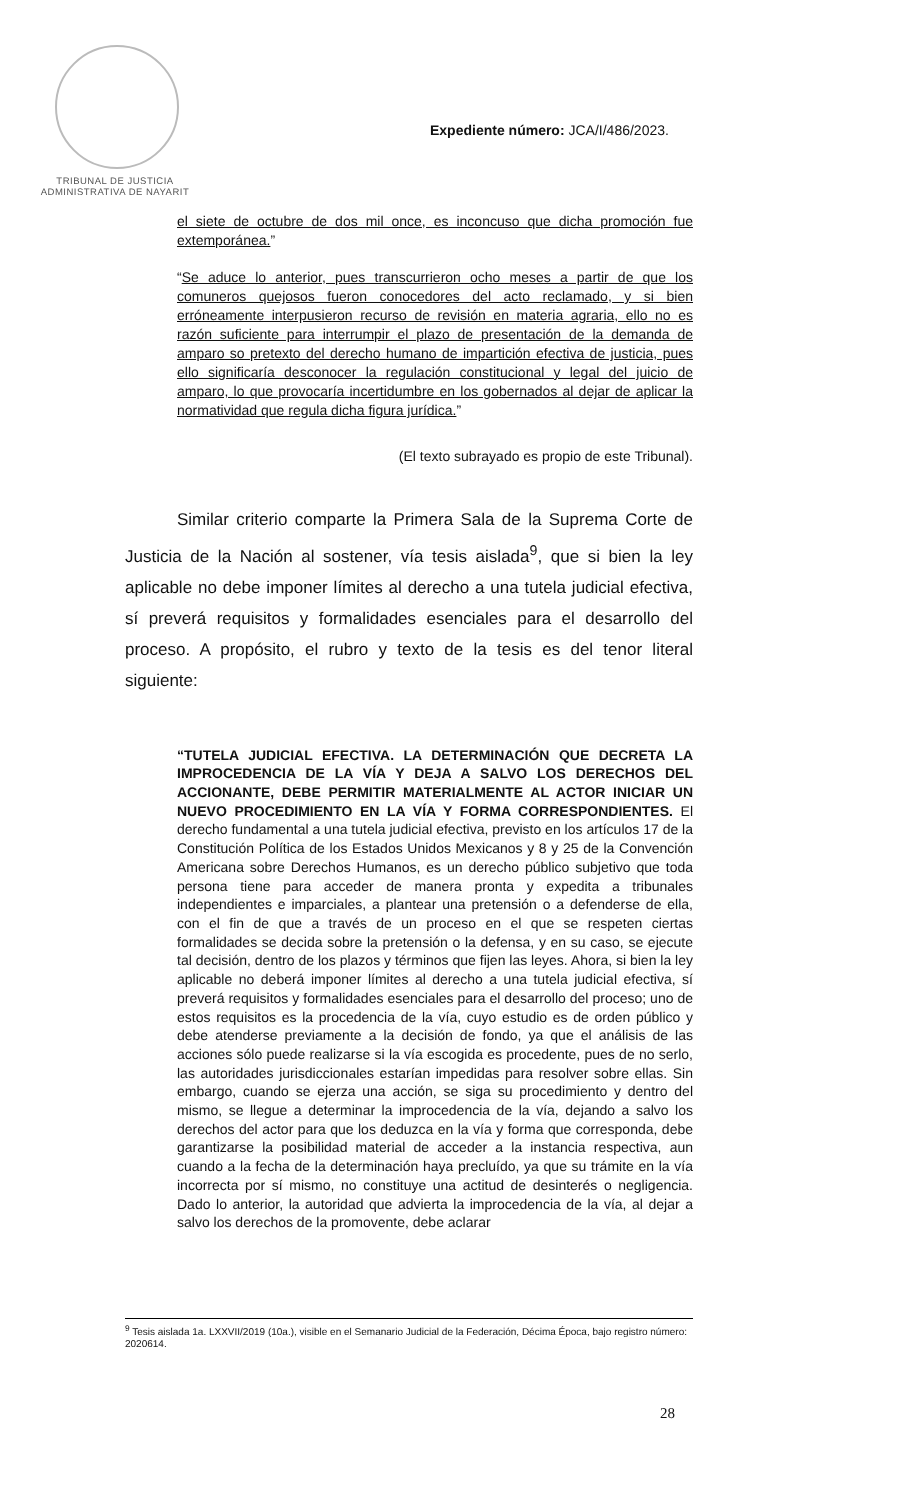TRIBUNAL DE JUSTICIA
ADMINISTRATIVA DE NAYARIT
Expediente número: JCA/I/486/2023.
el siete de octubre de dos mil once, es inconcuso que dicha promoción fue extemporánea.”
“Se aduce lo anterior, pues transcurrieron ocho meses a partir de que los comuneros quejosos fueron conocedores del acto reclamado, y si bien erróneamente interpusieron recurso de revisión en materia agraria, ello no es razón suficiente para interrumpir el plazo de presentación de la demanda de amparo so pretexto del derecho humano de impartición efectiva de justicia, pues ello significaría desconocer la regulación constitucional y legal del juicio de amparo, lo que provocaría incertidumbre en los gobernados al dejar de aplicar la normatividad que regula dicha figura jurídica.”
(El texto subrayado es propio de este Tribunal).
Similar criterio comparte la Primera Sala de la Suprema Corte de Justicia de la Nación al sostener, vía tesis aislada<sup>9</sup>, que si bien la ley aplicable no debe imponer límites al derecho a una tutela judicial efectiva, sí preverá requisitos y formalidades esenciales para el desarrollo del proceso. A propósito, el rubro y texto de la tesis es del tenor literal siguiente:
“TUTELA JUDICIAL EFECTIVA. LA DETERMINACIÓN QUE DECRETA LA IMPROCEDENCIA DE LA VÍA Y DEJA A SALVO LOS DERECHOS DEL ACCIONANTE, DEBE PERMITIR MATERIALMENTE AL ACTOR INICIAR UN NUEVO PROCEDIMIENTO EN LA VÍA Y FORMA CORRESPONDIENTES. El derecho fundamental a una tutela judicial efectiva, previsto en los artículos 17 de la Constitución Política de los Estados Unidos Mexicanos y 8 y 25 de la Convención Americana sobre Derechos Humanos, es un derecho público subjetivo que toda persona tiene para acceder de manera pronta y expedita a tribunales independientes e imparciales, a plantear una pretensión o a defenderse de ella, con el fin de que a través de un proceso en el que se respeten ciertas formalidades se decida sobre la pretensión o la defensa, y en su caso, se ejecute tal decisión, dentro de los plazos y términos que fijen las leyes. Ahora, si bien la ley aplicable no deberá imponer límites al derecho a una tutela judicial efectiva, sí preverá requisitos y formalidades esenciales para el desarrollo del proceso; uno de estos requisitos es la procedencia de la vía, cuyo estudio es de orden público y debe atenderse previamente a la decisión de fondo, ya que el análisis de las acciones sólo puede realizarse si la vía escogida es procedente, pues de no serlo, las autoridades jurisdiccionales estarían impedidas para resolver sobre ellas. Sin embargo, cuando se ejerza una acción, se siga su procedimiento y dentro del mismo, se llegue a determinar la improcedencia de la vía, dejando a salvo los derechos del actor para que los deduzca en la vía y forma que corresponda, debe garantizarse la posibilidad material de acceder a la instancia respectiva, aun cuando a la fecha de la determinación haya precluído, ya que su trámite en la vía incorrecta por sí mismo, no constituye una actitud de desinterés o negligencia. Dado lo anterior, la autoridad que advierta la improcedencia de la vía, al dejar a salvo los derechos de la promovente, debe aclarar
<sup>9</sup> Tesis aislada 1a. LXXVII/2019 (10a.), visible en el Semanario Judicial de la Federación, Décima Época, bajo registro número: 2020614.
28